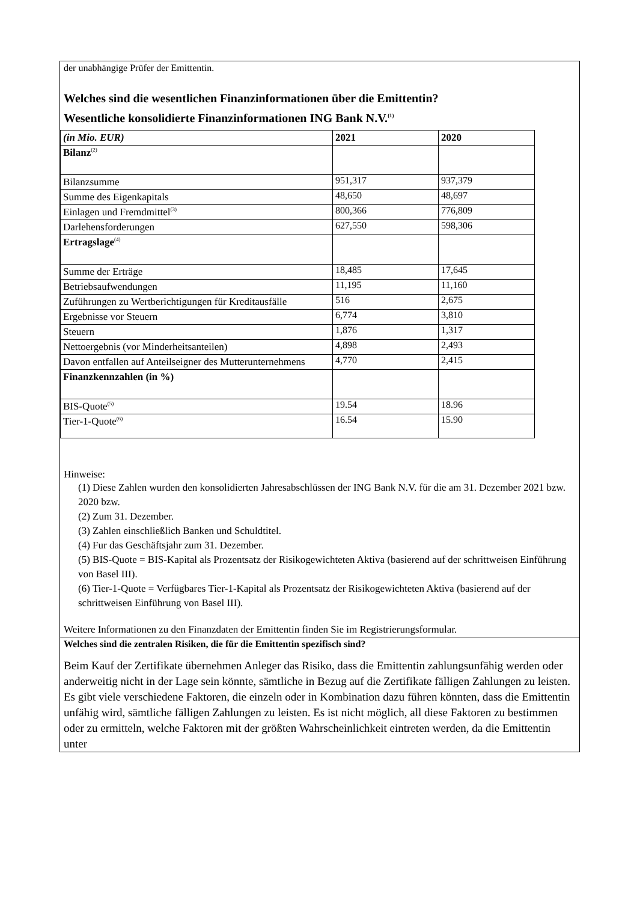der unabhängige Prüfer der Emittentin.
Welches sind die wesentlichen Finanzinformationen über die Emittentin?
Wesentliche konsolidierte Finanzinformationen ING Bank N.V.<sup>(1)</sup>
| (in Mio. EUR) | 2021 | 2020 |
| --- | --- | --- |
| Bilanz<sup>(2)</sup> | | |
| Bilanzsumme | 951,317 | 937,379 |
| Summe des Eigenkapitals | 48,650 | 48,697 |
| Einlagen und Fremdmittel<sup>(3)</sup> | 800,366 | 776,809 |
| Darlehensforderungen | 627,550 | 598,306 |
| Ertragslage<sup>(4)</sup> | | |
| Summe der Erträge | 18,485 | 17,645 |
| Betriebsaufwendungen | 11,195 | 11,160 |
| Zuführungen zu Wertberichtigungen für Kreditausfälle | 516 | 2,675 |
| Ergebnisse vor Steuern | 6,774 | 3,810 |
| Steuern | 1,876 | 1,317 |
| Nettoergebnis (vor Minderheitsanteilen) | 4,898 | 2,493 |
| Davon entfallen auf Anteilseigner des Mutterunternehmens | 4,770 | 2,415 |
| Finanzkennzahlen (in %) | | |
| BIS-Quote<sup>(5)</sup> | 19.54 | 18.96 |
| Tier-1-Quote<sup>(6)</sup> | 16.54 | 15.90 |
Hinweise:
(1) Diese Zahlen wurden den konsolidierten Jahresabschlüssen der ING Bank N.V. für die am 31. Dezember 2021 bzw. 2020 bzw.
(2) Zum 31. Dezember.
(3) Zahlen einschließlich Banken und Schuldtitel.
(4) Fur das Geschäftsjahr zum 31. Dezember.
(5) BIS-Quote = BIS-Kapital als Prozentsatz der Risikogewichteten Aktiva (basierend auf der schrittweisen Einführung von Basel III).
(6) Tier-1-Quote = Verfügbares Tier-1-Kapital als Prozentsatz der Risikogewichteten Aktiva (basierend auf der schrittweisen Einführung von Basel III).
Weitere Informationen zu den Finanzdaten der Emittentin finden Sie im Registrierungsformular.
Welches sind die zentralen Risiken, die für die Emittentin spezifisch sind?
Beim Kauf der Zertifikate übernehmen Anleger das Risiko, dass die Emittentin zahlungsunfähig werden oder anderweitig nicht in der Lage sein könnte, sämtliche in Bezug auf die Zertifikate fälligen Zahlungen zu leisten. Es gibt viele verschiedene Faktoren, die einzeln oder in Kombination dazu führen könnten, dass die Emittentin unfähig wird, sämtliche fälligen Zahlungen zu leisten. Es ist nicht möglich, all diese Faktoren zu bestimmen oder zu ermitteln, welche Faktoren mit der größten Wahrscheinlichkeit eintreten werden, da die Emittentin unter